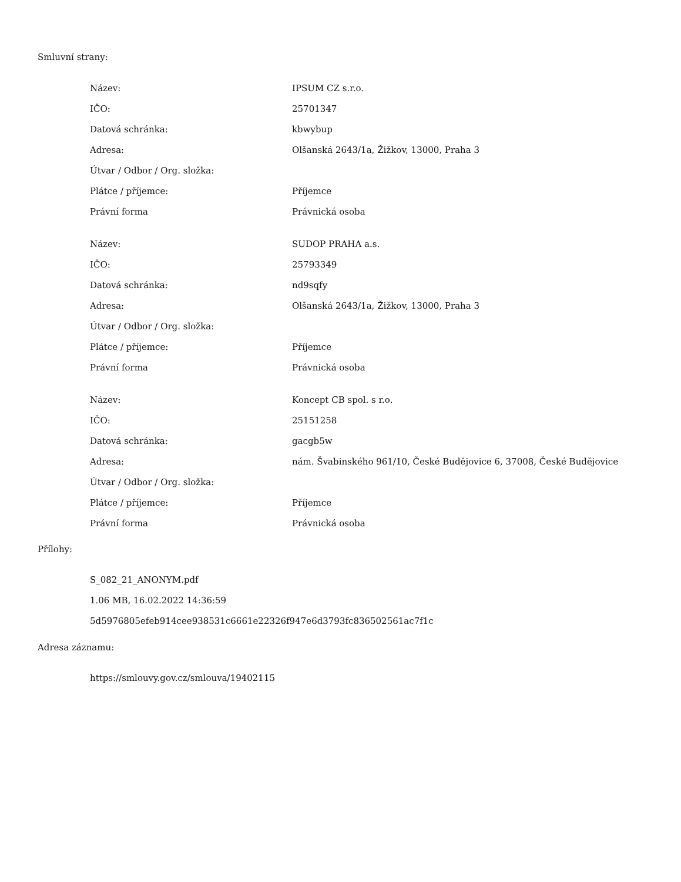Smluvní strany:
| Název: | IPSUM CZ s.r.o. |
| IČO: | 25701347 |
| Datová schránka: | kbwybup |
| Adresa: | Olšanská 2643/1a, Žižkov, 13000, Praha 3 |
| Útvar / Odbor / Org. složka: | |
| Plátce / příjemce: | Příjemce |
| Právní forma | Právnická osoba |
| Název: | SUDOP PRAHA a.s. |
| IČO: | 25793349 |
| Datová schránka: | nd9sqfy |
| Adresa: | Olšanská 2643/1a, Žižkov, 13000, Praha 3 |
| Útvar / Odbor / Org. složka: | |
| Plátce / příjemce: | Příjemce |
| Právní forma | Právnická osoba |
| Název: | Koncept CB spol. s r.o. |
| IČO: | 25151258 |
| Datová schránka: | gacgb5w |
| Adresa: | nám. Švabinského 961/10, České Budějovice 6, 37008, České Budějovice |
| Útvar / Odbor / Org. složka: | |
| Plátce / příjemce: | Příjemce |
| Právní forma | Právnická osoba |
Přílohy:
S_082_21_ANONYM.pdf
1.06 MB, 16.02.2022 14:36:59
5d5976805efeb914cee938531c6661e22326f947e6d3793fc836502561ac7f1c
Adresa záznamu:
https://smlouvy.gov.cz/smlouva/19402115